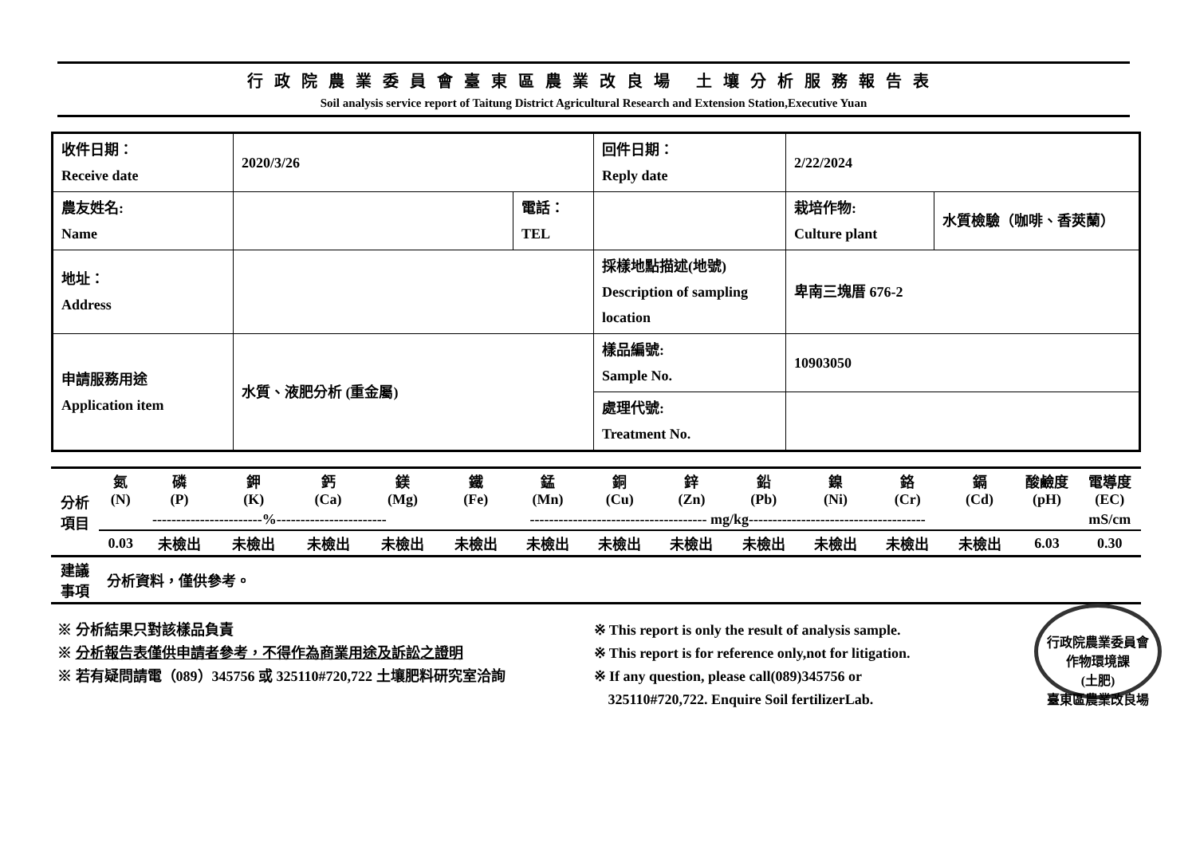行政院農業委員會臺東區農業改良場 土壤分析服務報告表
Soil analysis service report of Taitung District Agricultural Research and Extension Station,Executive Yuan
| 收件日期： Receive date | 2020/3/26 | | 回件日期： Reply date | 2/22/2024 | |
| 農友姓名: Name | | 電話： TEL | | 栽培作物: Culture plant | 水質檢驗（咖啡、香莢蘭） |
| 地址： Address | | | 採樣地點描述(地號) Description of sampling location | 卑南三塊厝 676-2 | |
| 申請服務用途 Application item | 水質、液肥分析 (重金屬) | | 樣品編號: Sample No. | 10903050 | |
| | | | 處理代號: Treatment No. | | |
| 分析 項目 | 氮 (N) | 磷 (P) | 鉀 (K) | 鈣 (Ca) | 鎂 (Mg) | 鐵 (Fe) | 錳 (Mn) | 銅 (Cu) | 鋅 (Zn) | 鉛 (Pb) | 鎳 (Ni) | 鉻 (Cr) | 鎘 (Cd) | 酸鹼度 (pH) | 電導度 (EC) |
| | -----------------------%----------------------- | | | | | ------------------------------------- mg/kg------------------------------------- | | | | | | | | | mS/cm |
| | 0.03 | 未檢出 | 未檢出 | 未檢出 | 未檢出 | 未檢出 | 未檢出 | 未檢出 | 未檢出 | 未檢出 | 未檢出 | 未檢出 | 未檢出 | 6.03 | 0.30 |
| 建議 事項 | 分析資料，僅供參考。 | | | | | | | | | | | | | | |
※ 分析結果只對該樣品負責
※ 分析報告表僅供申請者參考，不得作為商業用途及訴訟之證明
※ 若有疑問請電（089）345756 或 325110#720,722 土壤肥料研究室洽詢
※ This report is only the result of analysis sample.
※ This report is for reference only,not for litigation.
※ If any question, please call(089)345756 or
325110#720,722. Enquire Soil fertilizerLab.
行政院農業委員會
作物環境課
(土肥)
臺東區農業改良場